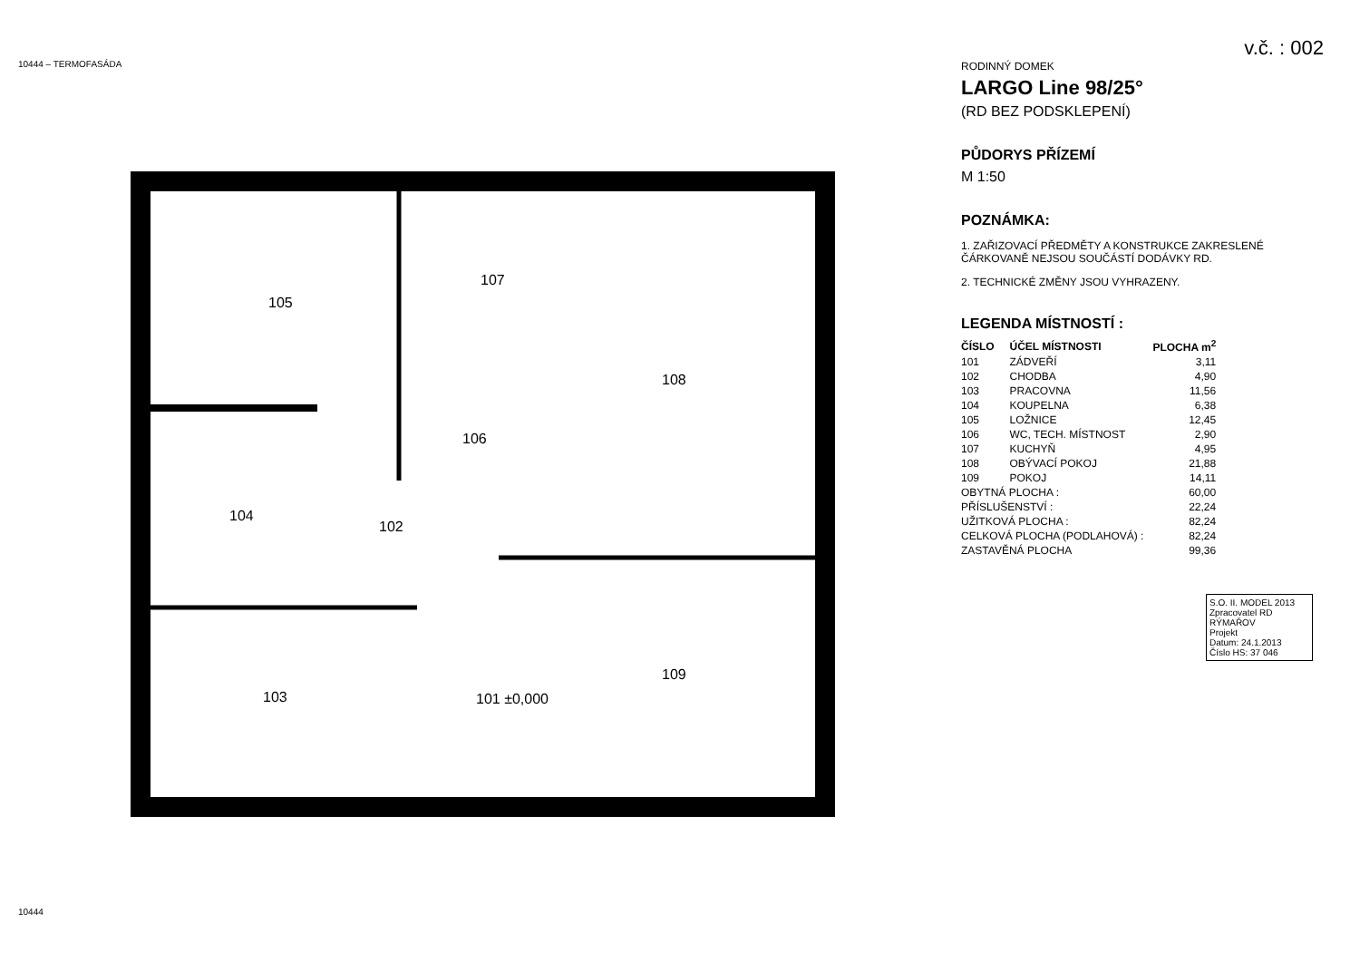10444 – TERMOFASÁDA
105
107
108
106
104
102
103 101 ±0,000
109
10444
v.č. : 002
RODINNÝ DOMEK
LARGO Line 98/25°
(RD BEZ PODSKLEPENÍ)
PŮDORYS PŘÍZEMÍ
M 1:50
POZNÁMKA:
1. ZAŘIZOVACÍ PŘEDMĚTY A KONSTRUKCE ZAKRESLENÉ ČÁRKOVANĚ NEJSOU SOUČÁSTÍ DODÁVKY RD.
2. TECHNICKÉ ZMĚNY JSOU VYHRAZENY.
LEGENDA MÍSTNOSTÍ :
| ČÍSLO | ÚČEL MÍSTNOSTI | PLOCHA m<sup>2</sup> |
| --- | --- | --- |
| 101 | ZÁDVEŘÍ | 3,11 |
| 102 | CHODBA | 4,90 |
| 103 | PRACOVNA | 11,56 |
| 104 | KOUPELNA | 6,38 |
| 105 | LOŽNICE | 12,45 |
| 106 | WC, TECH. MÍSTNOST | 2,90 |
| 107 | KUCHYŇ | 4,95 |
| 108 | OBÝVACÍ POKOJ | 21,88 |
| 109 | POKOJ | 14,11 |
| OBYTNÁ PLOCHA : | | 60,00 |
| PŘÍSLUŠENSTVÍ : | | 22,24 |
| UŽITKOVÁ PLOCHA : | | 82,24 |
| CELKOVÁ PLOCHA (PODLAHOVÁ) : | | 82,24 |
| ZASTAVĚNÁ PLOCHA | | 99,36 |
S.O. II. MODEL 2013
Zpracovatel RD RÝMAŘOV
Projekt
Datum: 24.1.2013
Číslo HS: 37 046